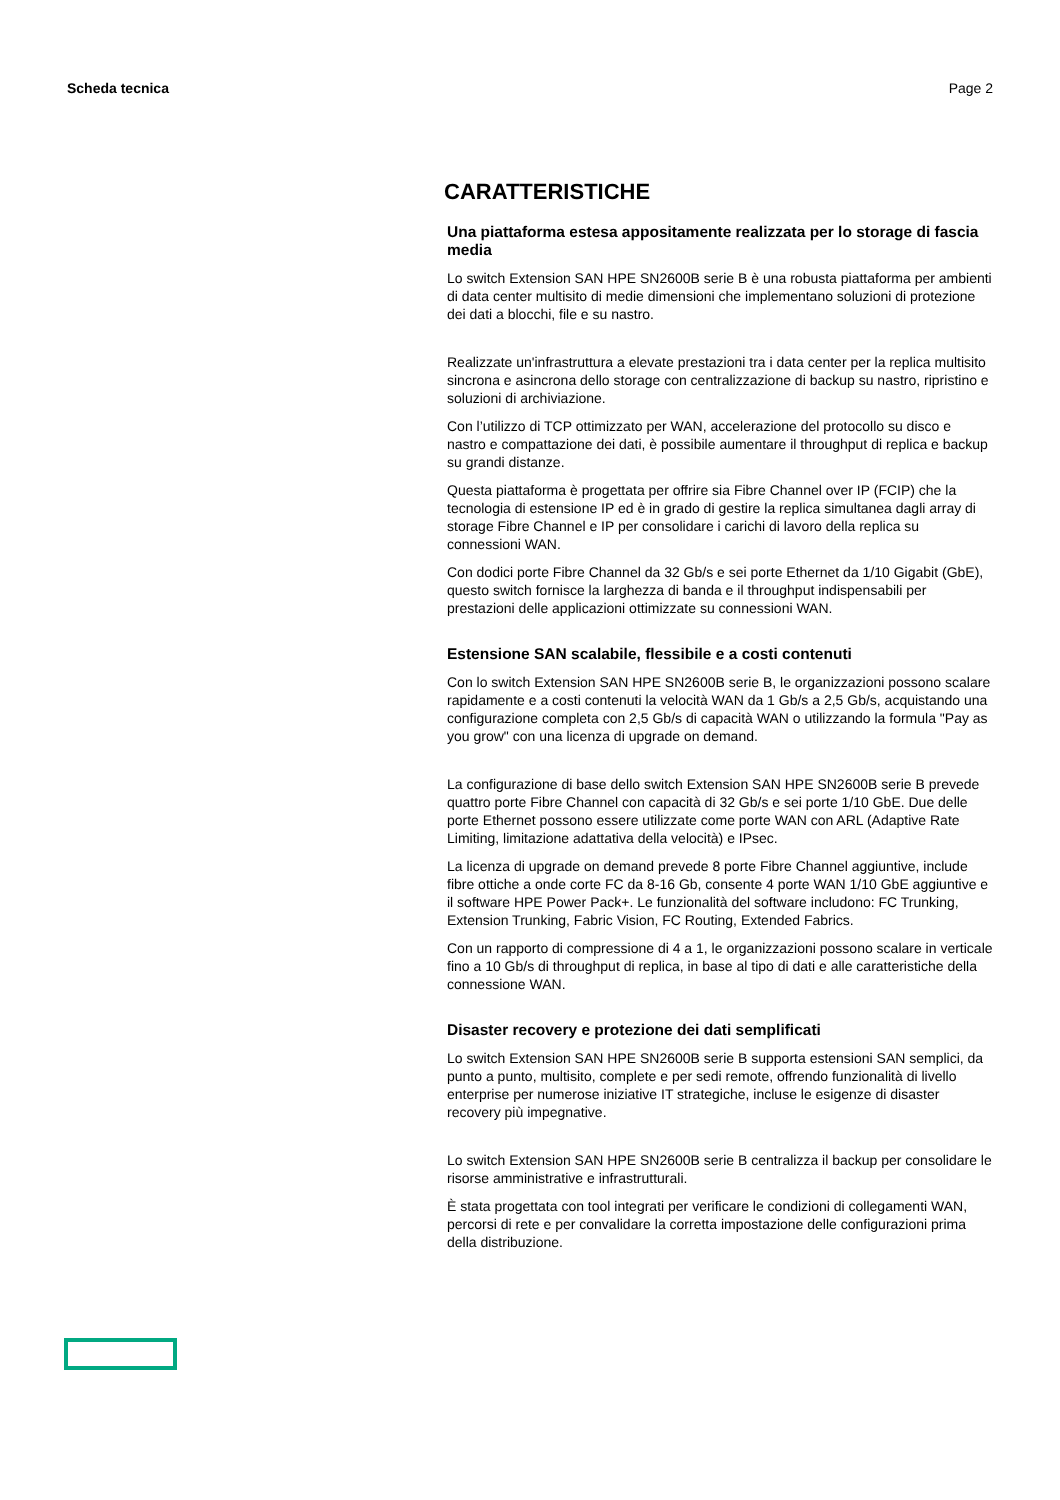Scheda tecnica Page 2
CARATTERISTICHE
Una piattaforma estesa appositamente realizzata per lo storage di fascia media
Lo switch Extension SAN HPE SN2600B serie B è una robusta piattaforma per ambienti di data center multisito di medie dimensioni che implementano soluzioni di protezione dei dati a blocchi, file e su nastro.
Realizzate un'infrastruttura a elevate prestazioni tra i data center per la replica multisito sincrona e asincrona dello storage con centralizzazione di backup su nastro, ripristino e soluzioni di archiviazione.
Con l’utilizzo di TCP ottimizzato per WAN, accelerazione del protocollo su disco e nastro e compattazione dei dati, è possibile aumentare il throughput di replica e backup su grandi distanze.
Questa piattaforma è progettata per offrire sia Fibre Channel over IP (FCIP) che la tecnologia di estensione IP ed è in grado di gestire la replica simultanea dagli array di storage Fibre Channel e IP per consolidare i carichi di lavoro della replica su connessioni WAN.
Con dodici porte Fibre Channel da 32 Gb/s e sei porte Ethernet da 1/10 Gigabit (GbE), questo switch fornisce la larghezza di banda e il throughput indispensabili per prestazioni delle applicazioni ottimizzate su connessioni WAN.
Estensione SAN scalabile, flessibile e a costi contenuti
Con lo switch Extension SAN HPE SN2600B serie B, le organizzazioni possono scalare rapidamente e a costi contenuti la velocità WAN da 1 Gb/s a 2,5 Gb/s, acquistando una configurazione completa con 2,5 Gb/s di capacità WAN o utilizzando la formula "Pay as you grow" con una licenza di upgrade on demand.
La configurazione di base dello switch Extension SAN HPE SN2600B serie B prevede quattro porte Fibre Channel con capacità di 32 Gb/s e sei porte 1/10 GbE. Due delle porte Ethernet possono essere utilizzate come porte WAN con ARL (Adaptive Rate Limiting, limitazione adattativa della velocità) e IPsec.
La licenza di upgrade on demand prevede 8 porte Fibre Channel aggiuntive, include fibre ottiche a onde corte FC da 8-16 Gb, consente 4 porte WAN 1/10 GbE aggiuntive e il software HPE Power Pack+. Le funzionalità del software includono: FC Trunking, Extension Trunking, Fabric Vision, FC Routing, Extended Fabrics.
Con un rapporto di compressione di 4 a 1, le organizzazioni possono scalare in verticale fino a 10 Gb/s di throughput di replica, in base al tipo di dati e alle caratteristiche della connessione WAN.
Disaster recovery e protezione dei dati semplificati
Lo switch Extension SAN HPE SN2600B serie B supporta estensioni SAN semplici, da punto a punto, multisito, complete e per sedi remote, offrendo funzionalità di livello enterprise per numerose iniziative IT strategiche, incluse le esigenze di disaster recovery più impegnative.
Lo switch Extension SAN HPE SN2600B serie B centralizza il backup per consolidare le risorse amministrative e infrastrutturali.
È stata progettata con tool integrati per verificare le condizioni di collegamenti WAN, percorsi di rete e per convalidare la corretta impostazione delle configurazioni prima della distribuzione.